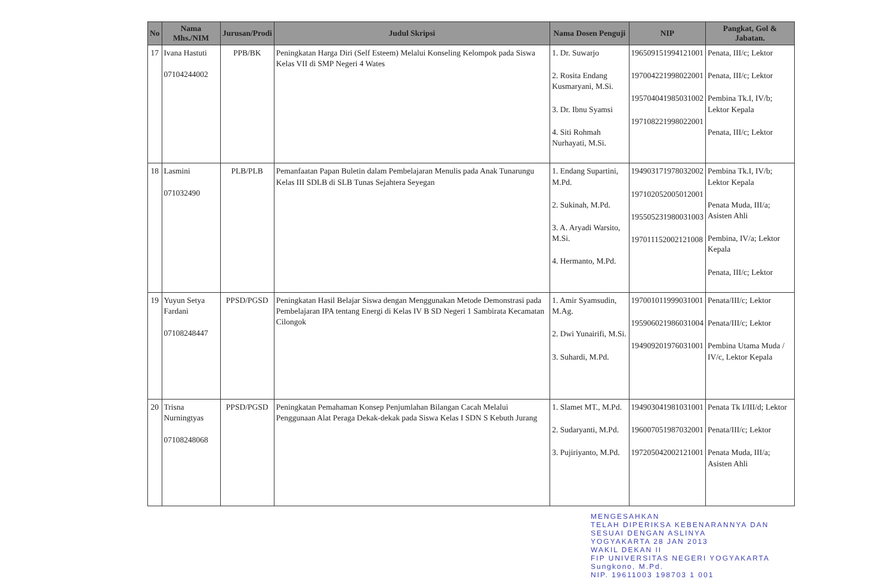| No | Nama Mhs./NIM | Jurusan/Prodi | Judul Skripsi | Nama Dosen Penguji | NIP | Pangkat, Gol & Jabatan. |
| --- | --- | --- | --- | --- | --- | --- |
| 17 | Ivana Hastuti 07104244002 | PPB/BK | Peningkatan Harga Diri (Self Esteem) Melalui Konseling Kelompok pada Siswa Kelas VII di SMP Negeri 4 Wates | 1. Dr. Suwarjo 2. Rosita Endang Kusmaryani, M.Si. 3. Dr. Ibnu Syamsi 4. Siti Rohmah Nurhayati, M.Si. | 196509151994121001 197004221998022001 195704041985031002 197108221998022001 | Penata, III/c; Lektor Penata, III/c; Lektor Pembina Tk.I, IV/b; Lektor Kepala Penata, III/c; Lektor |
| 18 | Lasmini 071032490 | PLB/PLB | Pemanfaatan Papan Buletin dalam Pembelajaran Menulis pada Anak Tunarungu Kelas III SDLB di SLB Tunas Sejahtera Seyegan | 1. Endang Supartini, M.Pd. 2. Sukinah, M.Pd. 3. A. Aryadi Warsito, M.Si. 4. Hermanto, M.Pd. | 194903171978032002 197102052005012001 195505231980031003 197011152002121008 | Pembina Tk.I, IV/b; Lektor Kepala Penata Muda, III/a; Asisten Ahli Pembina, IV/a; Lektor Kepala Penata, III/c; Lektor |
| 19 | Yuyun Setya Fardani 07108248447 | PPSD/PGSD | Peningkatan Hasil Belajar Siswa dengan Menggunakan Metode Demonstrasi pada Pembelajaran IPA tentang Energi di Kelas IV B SD Negeri 1 Sambirata Kecamatan Cilongok | 1. Amir Syamsudin, M.Ag. 2. Dwi Yunairifi, M.Si. 3. Suhardi, M.Pd. | 197001011999031001 195906021986031004 194909201976031001 | Penata/III/c; Lektor Penata/III/c; Lektor Pembina Utama Muda / IV/c, Lektor Kepala |
| 20 | Trisna Nurningtyas 07108248068 | PPSD/PGSD | Peningkatan Pemahaman Konsep Penjumlahan Bilangan Cacah Melalui Penggunaan Alat Peraga Dekak-dekak pada Siswa Kelas I SDN S Kebuth Jurang | 1. Slamet MT., M.Pd. 2. Sudaryanti, M.Pd. 3. Pujiriyanto, M.Pd. | 194903041981031001 196007051987032001 197205042002121001 | Penata Tk I/III/d; Lektor Penata/III/c; Lektor Penata Muda, III/a; Asisten Ahli |
MENGESAHKAN
TELAH DIPERIKSA KEBENARANNYA DAN SESUAI DENGAN ASLINYA
YOGYAKARTA 28 JAN 2013
WAKIL DEKAN II
FIP UNIVERSITAS NEGERI YOGYAKARTA
Sungkono, M.Pd.
NIP. 19611003 198703 1 001